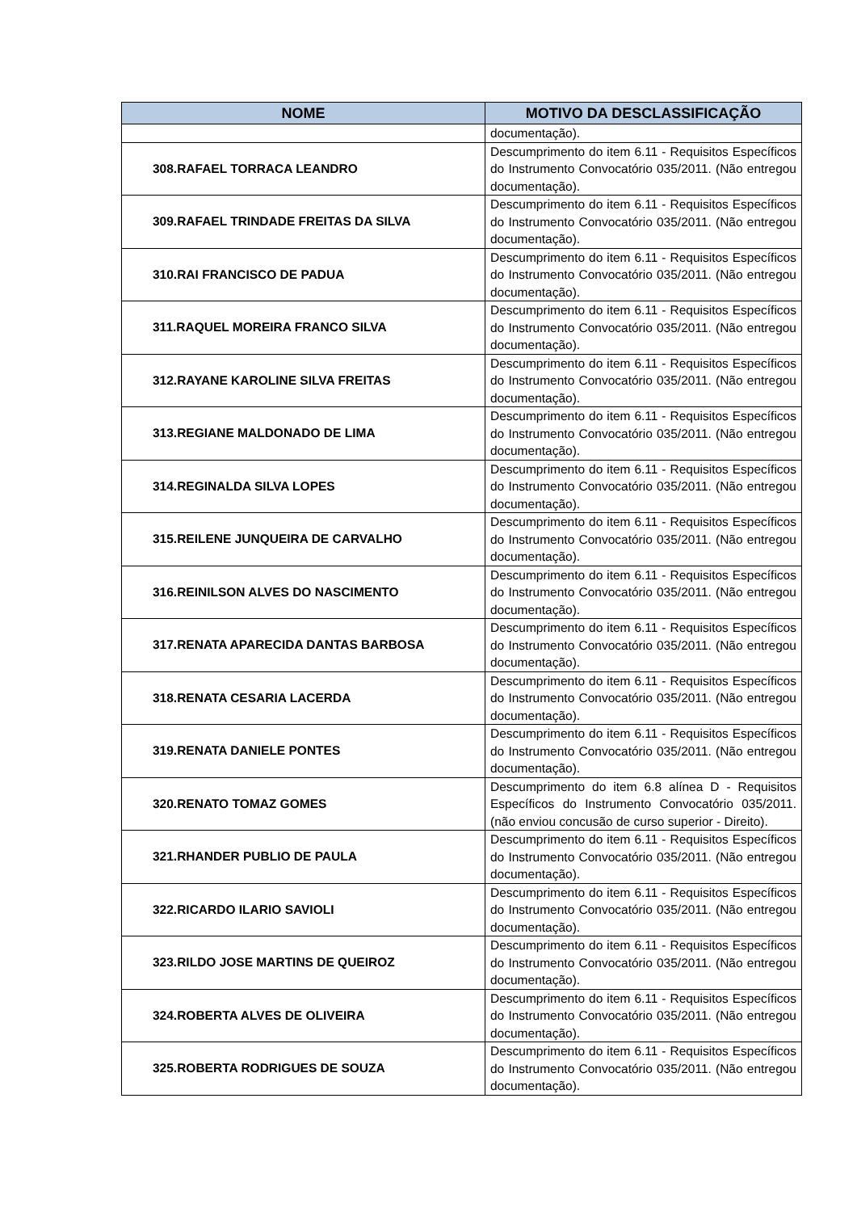| NOME | MOTIVO DA DESCLASSIFICAÇÃO |
| --- | --- |
| | documentação). |
| 308.RAFAEL TORRACA LEANDRO | Descumprimento do item 6.11 - Requisitos Específicos do Instrumento Convocatório 035/2011. (Não entregou documentação). |
| 309.RAFAEL TRINDADE FREITAS DA SILVA | Descumprimento do item 6.11 - Requisitos Específicos do Instrumento Convocatório 035/2011. (Não entregou documentação). |
| 310.RAI FRANCISCO DE PADUA | Descumprimento do item 6.11 - Requisitos Específicos do Instrumento Convocatório 035/2011. (Não entregou documentação). |
| 311.RAQUEL MOREIRA FRANCO SILVA | Descumprimento do item 6.11 - Requisitos Específicos do Instrumento Convocatório 035/2011. (Não entregou documentação). |
| 312.RAYANE KAROLINE SILVA FREITAS | Descumprimento do item 6.11 - Requisitos Específicos do Instrumento Convocatório 035/2011. (Não entregou documentação). |
| 313.REGIANE MALDONADO DE LIMA | Descumprimento do item 6.11 - Requisitos Específicos do Instrumento Convocatório 035/2011. (Não entregou documentação). |
| 314.REGINALDA SILVA LOPES | Descumprimento do item 6.11 - Requisitos Específicos do Instrumento Convocatório 035/2011. (Não entregou documentação). |
| 315.REILENE JUNQUEIRA DE CARVALHO | Descumprimento do item 6.11 - Requisitos Específicos do Instrumento Convocatório 035/2011. (Não entregou documentação). |
| 316.REINILSON ALVES DO NASCIMENTO | Descumprimento do item 6.11 - Requisitos Específicos do Instrumento Convocatório 035/2011. (Não entregou documentação). |
| 317.RENATA APARECIDA DANTAS BARBOSA | Descumprimento do item 6.11 - Requisitos Específicos do Instrumento Convocatório 035/2011. (Não entregou documentação). |
| 318.RENATA CESARIA LACERDA | Descumprimento do item 6.11 - Requisitos Específicos do Instrumento Convocatório 035/2011. (Não entregou documentação). |
| 319.RENATA DANIELE PONTES | Descumprimento do item 6.11 - Requisitos Específicos do Instrumento Convocatório 035/2011. (Não entregou documentação). |
| 320.RENATO TOMAZ GOMES | Descumprimento do item 6.8 alínea D - Requisitos Específicos do Instrumento Convocatório 035/2011. (não enviou concusão de curso superior - Direito). |
| 321.RHANDER PUBLIO DE PAULA | Descumprimento do item 6.11 - Requisitos Específicos do Instrumento Convocatório 035/2011. (Não entregou documentação). |
| 322.RICARDO ILARIO SAVIOLI | Descumprimento do item 6.11 - Requisitos Específicos do Instrumento Convocatório 035/2011. (Não entregou documentação). |
| 323.RILDO JOSE MARTINS DE QUEIROZ | Descumprimento do item 6.11 - Requisitos Específicos do Instrumento Convocatório 035/2011. (Não entregou documentação). |
| 324.ROBERTA ALVES DE OLIVEIRA | Descumprimento do item 6.11 - Requisitos Específicos do Instrumento Convocatório 035/2011. (Não entregou documentação). |
| 325.ROBERTA RODRIGUES DE SOUZA | Descumprimento do item 6.11 - Requisitos Específicos do Instrumento Convocatório 035/2011. (Não entregou documentação). |